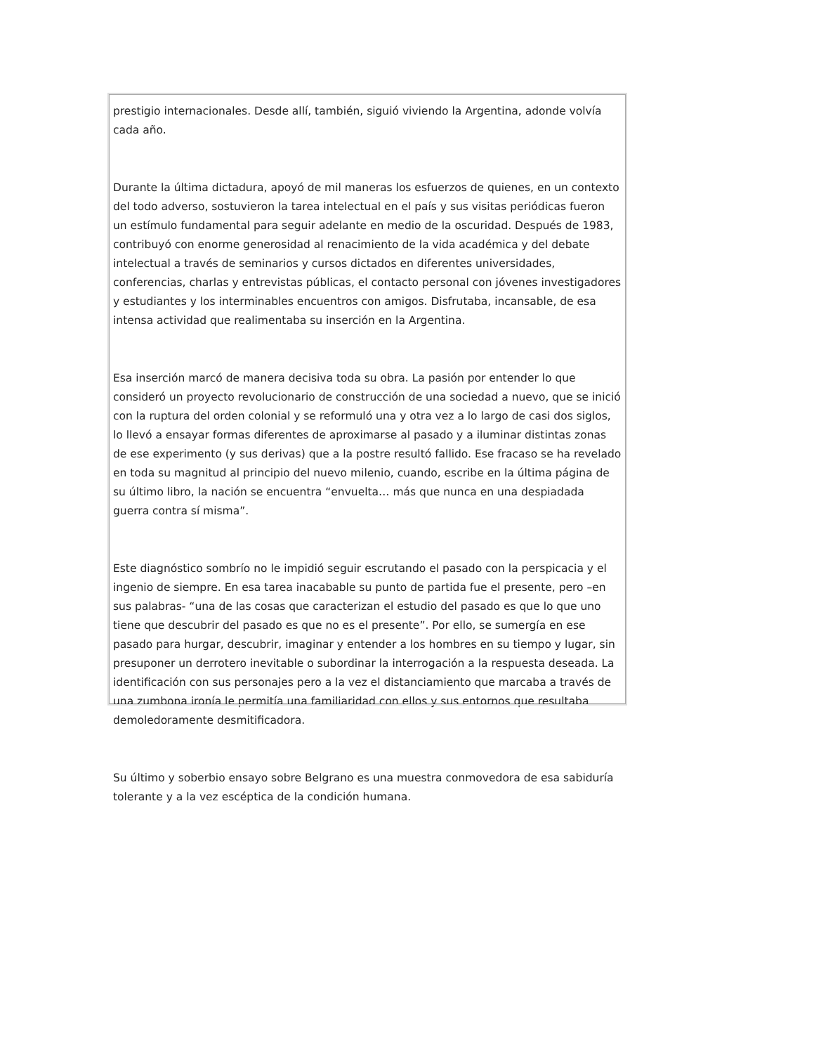prestigio internacionales. Desde allí, también, siguió viviendo la Argentina, adonde volvía cada año.
Durante la última dictadura, apoyó de mil maneras los esfuerzos de quienes, en un contexto del todo adverso, sostuvieron la tarea intelectual en el país y sus visitas periódicas fueron un estímulo fundamental para seguir adelante en medio de la oscuridad. Después de 1983, contribuyó con enorme generosidad al renacimiento de la vida académica y del debate intelectual a través de seminarios y cursos dictados en diferentes universidades, conferencias, charlas y entrevistas públicas, el contacto personal con jóvenes investigadores y estudiantes y los interminables encuentros con amigos. Disfrutaba, incansable, de esa intensa actividad que realimentaba su inserción en la Argentina.
Esa inserción marcó de manera decisiva toda su obra. La pasión por entender lo que consideró un proyecto revolucionario de construcción de una sociedad a nuevo, que se inició con la ruptura del orden colonial y se reformuló una y otra vez a lo largo de casi dos siglos, lo llevó a ensayar formas diferentes de aproximarse al pasado y a iluminar distintas zonas de ese experimento (y sus derivas) que a la postre resultó fallido. Ese fracaso se ha revelado en toda su magnitud al principio del nuevo milenio, cuando, escribe en la última página de su último libro, la nación se encuentra “envuelta… más que nunca en una despiadada guerra contra sí misma”.
Este diagnóstico sombrío no le impidió seguir escrutando el pasado con la perspicacia y el ingenio de siempre. En esa tarea inacabable su punto de partida fue el presente, pero –en sus palabras- “una de las cosas que caracterizan el estudio del pasado es que lo que uno tiene que descubrir del pasado es que no es el presente”. Por ello, se sumergía en ese pasado para hurgar, descubrir, imaginar y entender a los hombres en su tiempo y lugar, sin presuponer un derrotero inevitable o subordinar la interrogación a la respuesta deseada. La identificación con sus personajes pero a la vez el distanciamiento que marcaba a través de una zumbona ironía le permitía una familiaridad con ellos y sus entornos que resultaba demoledoramente desmitificadora.
Su último y soberbio ensayo sobre Belgrano es una muestra conmovedora de esa sabiduría tolerante y a la vez escéptica de la condición humana.